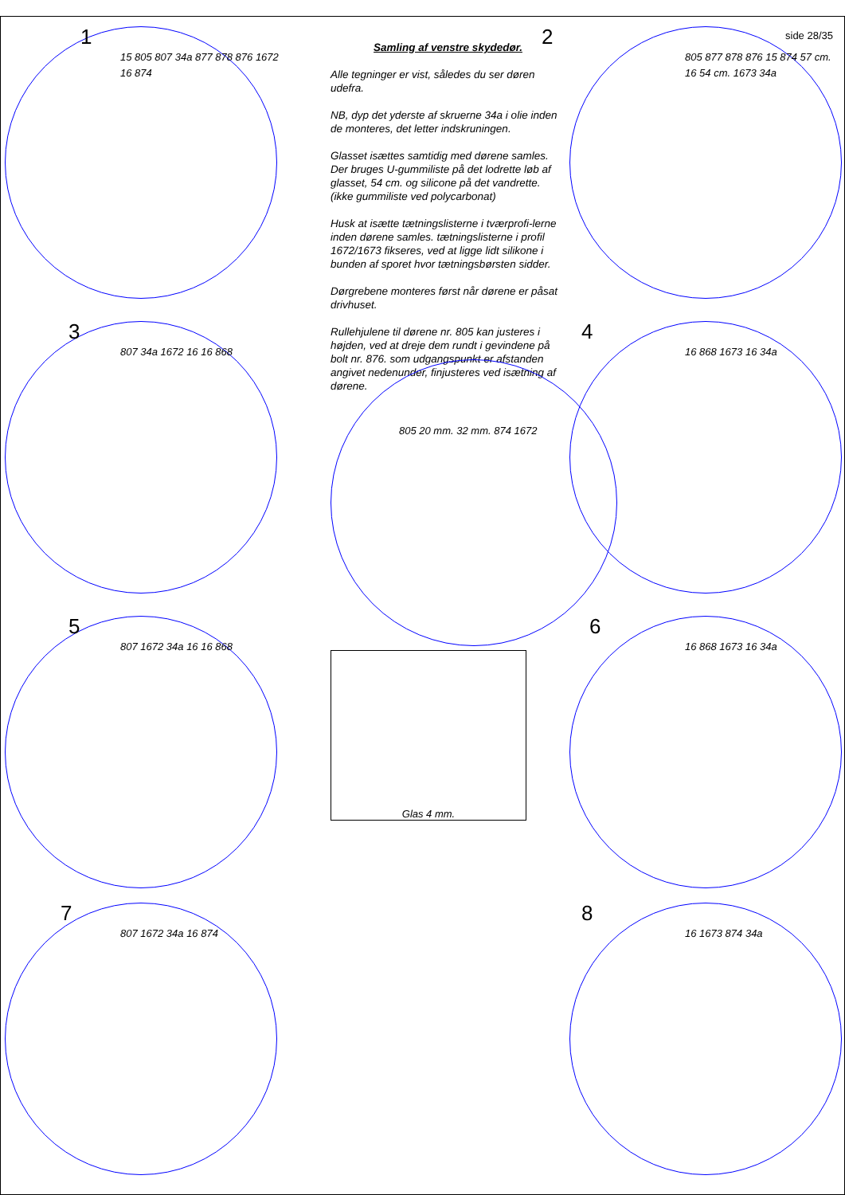1
15 805 807 34a 877 878 876 1672 16 874
Samling af venstre skydedør.
Alle tegninger er vist, således du ser døren udefra.
NB, dyp det yderste af skruerne 34a i olie inden de monteres, det letter indskruningen.
Glasset isættes samtidig med dørene samles. Der bruges U-gummiliste på det lodrette løb af glasset, 54 cm. og silicone på det vandrette. (ikke gummiliste ved polycarbonat)
Husk at isætte tætningslisterne i tværprofi-lerne inden dørene samles. tætningslisterne i profil 1672/1673 fikseres, ved at ligge lidt silikone i bunden af sporet hvor tætningsbørsten sidder.
Dørgrebene monteres først når dørene er påsat drivhuset.
Rullehjulene til dørene nr. 805 kan justeres i højden, ved at dreje dem rundt i gevindene på bolt nr. 876. som udgangspunkt er afstanden angivet nedenunder, finjusteres ved isætning af dørene.
side 28/35
2
805 877 878 876 15 874 57 cm. 16 54 cm. 1673 34a
3
807 34a 1672 16 16 868
805 20 mm. 32 mm. 874 1672
4
16 868 1673 16 34a
5
807 1672 34a 16 16 868
Glas 4 mm.
6
16 868 1673 16 34a
7
807 1672 34a 16 874
8
16 1673 874 34a